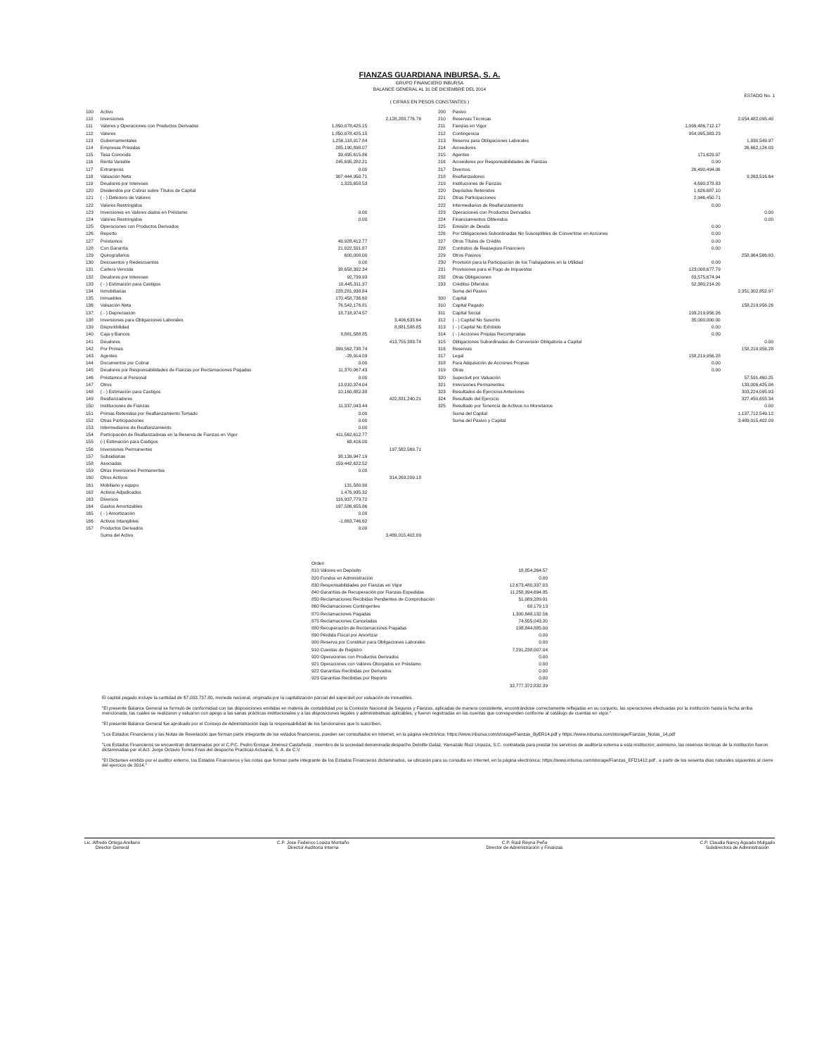FIANZAS GUARDIANA INBURSA, S. A.
GRUPO FINANCIERO INBURSA
BALANCE GENERAL AL 31 DE DICIEMBRE DEL 2014
ESTADO No. 1
( CIFRAS EN PESOS CONSTANTES )
| 100 | Activo | | |
| 110 | Inversiones | | 2,128,288,776.76 |
| 111 | Valores y Operaciones con Productos Derivados | 1,850,078,425.15 | |
| 112 | Valores | 1,850,078,425.15 | |
| 113 | Gubernamentales | 1,256,118,917.84 | |
| 114 | Empresas Privadas | 285,190,898.07 | |
| 115 | Tasa Conocida | 39,495,615.86 | |
| 116 | Renta Variable | 245,695,282.21 | |
| 117 | Extranjeros | 0.00 | |
| 118 | Valuación Neta | 307,444,950.71 | |
| 119 | Deudores por Intereses | 1,323,658.53 | |
| 120 | Dividendos por Cobrar sobre Títulos de Capital | | |
| 121 | ( - ) Deterioro de Valores | | |
| 122 | Valores Restringidos | | |
| 123 | Inversiones en Valores dados en Préstamo | 0.00 | |
| 124 | Valores Restringidos | 0.00 | |
| 125 | Operaciones con Productos Derivados | | |
| 126 | Reporto | | |
| 127 | Préstamos | 49,928,412.77 | |
| 128 | Con Garantía | 21,022,591.87 | |
| 129 | Quirografarios | 600,000.00 | |
| 130 | Descuentos y Redescuentos | 0.00 | |
| 131 | Cartera Vencida | 38,658,392.34 | |
| 132 | Deudores por Intereses | 92,739.93 | |
| 133 | ( - ) Estimación para Castigos | 10,445,311.37 | |
| 134 | Inmobiliarias | 228,281,938.84 | |
| 135 | Inmuebles | 170,458,736.60 | |
| 136 | Valuación Neta | 76,542,176.81 | |
| 137 | ( - ) Depreciación | 18,718,974.57 | |
| 138 | Inversiones para Obligaciones Laborales | | 3,406,633.64 |
| 139 | Disponibilidad | | 8,881,588.85 |
| 140 | Caja y Bancos | 8,881,588.85 | |
| 141 | Deudores | | 413,755,383.74 |
| 142 | Por Primas | 399,562,738.74 | |
| 143 | Agentes | -26,914.09 | |
| 144 | Documentos por Cobrar | 0.00 | |
| 145 | Deudores por Responsabilidades de Fianzas por Reclamaciones Pagadas | 11,370,067.43 | |
| 146 | Préstamos al Personal | 0.00 | |
| 147 | Otros | 13,010,374.04 | |
| 148 | ( - ) Estimación para Castigos | 10,160,882.38 | |
| 149 | Reafianzadores | | 422,831,240.21 |
| 150 | Instituciones de Fianzas | 11,337,043.44 | |
| 151 | Primas Retenidas por Reafianzamiento Tomado | 0.00 | |
| 152 | Otras Participaciones | 0.00 | |
| 153 | Intermediarios de Reafianzamiento | 0.00 | |
| 154 | Participación de Reafianzadoras en la Reserva de Fianzas en Vigor | 411,562,612.77 | |
| 155 | (-) Estimación para Castigos | 68,416.00 | |
| 156 | Inversiones Permanentes | | 197,582,569.71 |
| 157 | Subsidiarias | 38,139,947.19 | |
| 158 | Asociadas | 159,442,622.52 | |
| 159 | Otras Inversiones Permanentes | 0.00 | |
| 160 | Otros Activos | | 314,269,209.18 |
| 161 | Mobiliario y equipo | 131,580.90 | |
| 162 | Activos Adjudicados | 1,476,935.32 | |
| 163 | Diversos | 116,937,779.72 | |
| 164 | Gastos Amortizables | 197,586,655.86 | |
| 165 | ( - ) Amortización | 0.00 | |
| 166 | Activos Intangibles | -1,863,746.62 | |
| 167 | Productos Derivados | 0.00 | |
| | Suma del Activo | | 3,489,015,402.09 |
| 200 | Pasivo | | |
| 210 | Reservas Técnicas | | 2,054,482,095.40 |
| 211 | Fianzas en Vigor | 1,099,486,712.17 | |
| 212 | Contingencia | 954,995,383.23 | |
| 213 | Reserva para Obligaciones Laborales | | 1,930,549.97 |
| 214 | Acreedores | | 26,662,124.03 |
| 215 | Agentes | 171,629.97 | |
| 216 | Acreedores por Responsabilidades de Fianzas | 0.00 | |
| 217 | Diversos | 26,490,494.06 | |
| 218 | Reafianzadores | | 9,263,516.64 |
| 219 | Instituciones de Fianzas | 4,690,378.83 | |
| 220 | Depósitos Retenidos | 1,626,687.10 | |
| 221 | Otras Participaciones | 2,946,450.71 | |
| 222 | Intermediarios de Reafianzamiento | 0.00 | |
| 223 | Operaciones con Productos Derivados | | 0.00 |
| 224 | Financiamientos Obtenidos | | 0.00 |
| 225 | Emisión de Deuda | 0.00 | |
| 226 | Por Obligaciones Subordinadas No Susceptibles de Convertirse en Acciones | 0.00 | |
| 227 | Otros Títulos de Crédito | 0.00 | |
| 228 | Contratos de Reaseguro Financiero | 0.00 | |
| 229 | Otros Pasivos | | 258,964,566.93 |
| 230 | Provisión para la Participación de los Trabajadores en la Utilidad | 0.00 | |
| 231 | Provisiones para el Pago de Impuestos | 123,008,677.79 | |
| 232 | Otras Obligaciones | 83,575,674.94 | |
| 233 | Créditos Diferidos | 52,380,214.20 | |
| | Suma del Pasivo | | 2,351,302,852.97 |
| 300 | Capital | | |
| 310 | Capital Pagado | | 158,219,956.26 |
| 311 | Capital Social | 193,219,956.26 | |
| 312 | ( - ) Capital No Suscrito | 35,000,000.00 | |
| 313 | ( - ) Capital No Exhibido | 0.00 | |
| 314 | ( - ) Acciones Propias Recompradas | 0.00 | |
| 315 | Obligaciones Subordinadas de Conversión Obligatoria a Capital | | 0.00 |
| 316 | Reservas | | 158,219,956.28 |
| 317 | Legal | 158,219,956.28 | |
| 318 | Para Adquisición de Acciones Propias | 0.00 | |
| 319 | Otras | 0.00 | |
| 320 | Superávit por Valuación | | 57,591,460.25 |
| 321 | Inversiones Permanentes | | 133,006,425.06 |
| 323 | Resultados de Ejercicios Anteriores | | 303,224,095.93 |
| 324 | Resultado del Ejercicio | | 327,450,655.34 |
| 325 | Resultado por Tenencia de Activos no Monetarios | | 0.00 |
| | Suma del Capital | | 1,137,712,549.12 |
| | Suma del Pasivo y Capital | | 3,489,015,402.09 |
| Orden | |
| 810 Valores en Depósito | 18,854,264.57 |
| 820 Fondos en Administración | 0.00 |
| 830 Responsabilidades por Fianzas en Vigor | 12,673,480,337.03 |
| 840 Garantías de Recuperación por Fianzas Expedidas | 11,258,394,694.85 |
| 850 Reclamaciones Recibidas Pendientes de Comprobación | 51,089,289.01 |
| 860 Reclamaciones Contingentes | 68,179.13 |
| 870 Reclamaciones Pagadas | 1,300,848,132.56 |
| 875 Reclamaciones Canceladas | 74,555,043.20 |
| 880 Recuperación de Reclamaciones Pagadas | 108,844,885.00 |
| 890 Pérdida Fiscal por Amortizar | 0.00 |
| 900 Reserva por Constituir para Obligaciones Laborales | 0.00 |
| 910 Cuentas de Registro | 7,291,238,007.04 |
| 920 Operaciones con Productos Derivados | 0.00 |
| 921 Operaciones con Valores Otorgados en Préstamo | 0.00 |
| 922 Garantías Recibidas por Derivados | 0.00 |
| 923 Garantías Recibidas por Reporto | 0.00 |
| | 32,777,372,832.39 |
El capital pagado incluye la cantidad de $7,003,737.80, moneda nacional, originada por la capitalización parcial del superávit por valuación de inmuebles.
"El presente Balance General se formuló de conformidad con las disposiciones emitidas en materia de contabilidad por la Comisión Nacional de Seguros y Fianzas, aplicadas de manera consistente, encontrándose correctamente reflejadas en su conjunto, las operaciones efectuadas por la institución hasta la fecha arriba mencionada, las cuales se realizaron y valuaron con apego a las sanas prácticas institucionales y a las disposiciones legales y administrativas aplicables, y fueron registradas en las cuentas que corresponden conforme al catálogo de cuentas en vigor."
"El presente Balance General fue aprobado por el Consejo de Administración bajo la responsabilidad de los funcionarios que lo suscriben.
"Los Estados Financieros y las Notas de Revelación que forman parte integrante de los estados financieros, pueden ser consultados en Internet, en la página electrónica: https://www.inbursa.com/storage/Fianzas_ByER14.pdf y https://www.inbursa.com/storage/Fianzas_Notas_14.pdf
"Los Estados Financieros se encuentran dictaminados por el C.P.C. Pedro Enrique Jiménez Castañeda , miembro de la sociedad denominada despacho Deloitte Galaz, Yamazaki Ruiz Urquiza, S.C. contratada para prestar los servicios de auditoría externa a esta institución; asimismo, las reservas técnicas de la institución fueron dictaminadas por el Act. Jorge Octavio Torres Frias del despacho Practicas Actuarial, S. A. de C.V.
"El Dictamen emitido por el auditor externo, los Estados Financieros y las notas que forman parte integrante de los Estados Financieros dictaminados, se ubicarán para su consulta en Internet, en la página electrónica: https://www.inbursa.com/storage/Fianzas_EFD1412.pdf , a partir de los sesenta días naturales siguientes al cierre del ejercicio de 2014."
Lic. Alfredo Ortega Arellano
Director General
C.P. Jose Federico Loaiza Montaño
Director Auditoría Interna
C.P. Raúl Reyna Peña
Director de Administración y Finanzas
C.P. Claudia Nancy Aguado Mulgado
Subdirectora de Administración